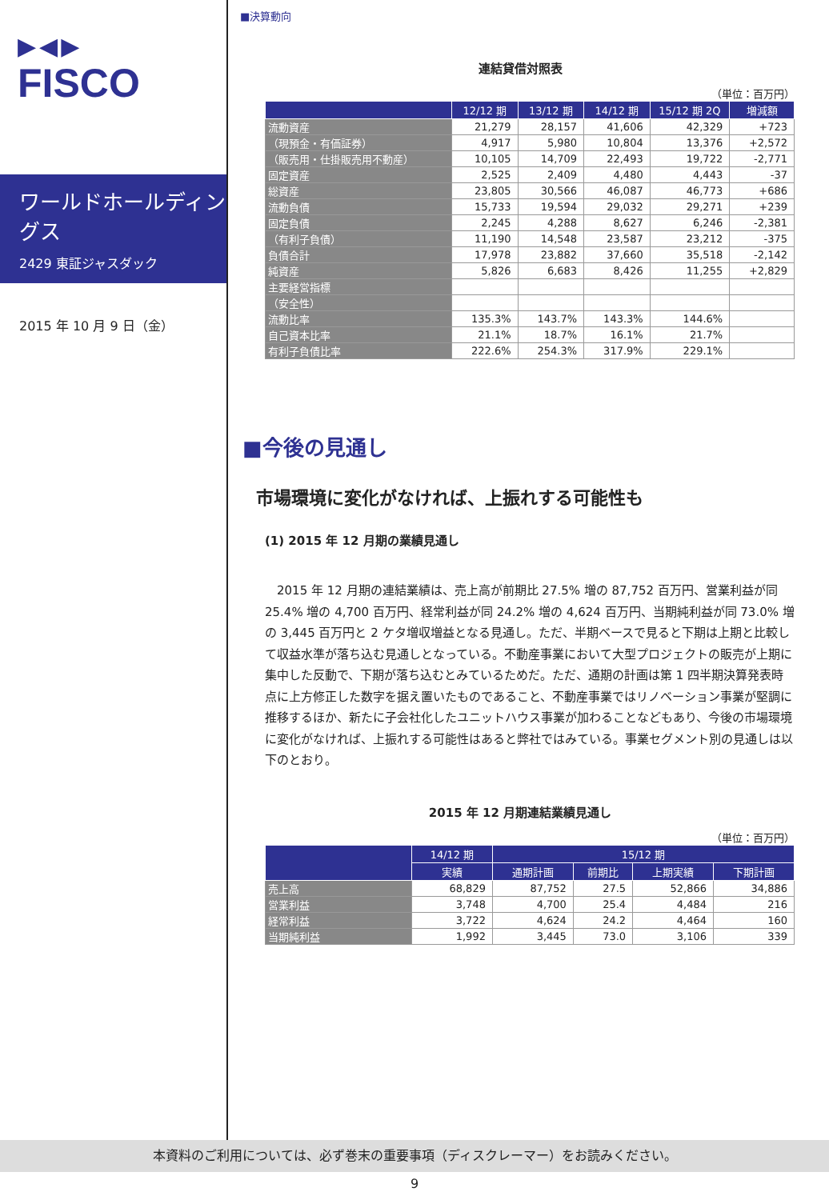▶◀▶
FISCO
ワールドホールディングス
2429 東証ジャスダック
2015 年 10 月 9 日（金）
■決算動向
連結貸借対照表
（単位：百万円）
| | 12/12 期 | 13/12 期 | 14/12 期 | 15/12 期 2Q | 増減額 |
| --- | --- | --- | --- | --- | --- |
| 流動資産 | 21,279 | 28,157 | 41,606 | 42,329 | +723 |
| （現預金・有価証券） | 4,917 | 5,980 | 10,804 | 13,376 | +2,572 |
| （販売用・仕掛販売用不動産） | 10,105 | 14,709 | 22,493 | 19,722 | -2,771 |
| 固定資産 | 2,525 | 2,409 | 4,480 | 4,443 | -37 |
| 総資産 | 23,805 | 30,566 | 46,087 | 46,773 | +686 |
| 流動負債 | 15,733 | 19,594 | 29,032 | 29,271 | +239 |
| 固定負債 | 2,245 | 4,288 | 8,627 | 6,246 | -2,381 |
| （有利子負債） | 11,190 | 14,548 | 23,587 | 23,212 | -375 |
| 負債合計 | 17,978 | 23,882 | 37,660 | 35,518 | -2,142 |
| 純資産 | 5,826 | 6,683 | 8,426 | 11,255 | +2,829 |
| 主要経営指標 | | | | | |
| （安全性） | | | | | |
| 流動比率 | 135.3% | 143.7% | 143.3% | 144.6% | |
| 自己資本比率 | 21.1% | 18.7% | 16.1% | 21.7% | |
| 有利子負債比率 | 222.6% | 254.3% | 317.9% | 229.1% | |
■今後の見通し
市場環境に変化がなければ、上振れする可能性も
(1) 2015 年 12 月期の業績見通し
　2015 年 12 月期の連結業績は、売上高が前期比 27.5% 増の 87,752 百万円、営業利益が同 25.4% 増の 4,700 百万円、経常利益が同 24.2% 増の 4,624 百万円、当期純利益が同 73.0% 増の 3,445 百万円と 2 ケタ増収増益となる見通し。ただ、半期ベースで見ると下期は上期と比較して収益水準が落ち込む見通しとなっている。不動産事業において大型プロジェクトの販売が上期に集中した反動で、下期が落ち込むとみているためだ。ただ、通期の計画は第 1 四半期決算発表時点に上方修正した数字を据え置いたものであること、不動産事業ではリノベーション事業が堅調に推移するほか、新たに子会社化したユニットハウス事業が加わることなどもあり、今後の市場環境に変化がなければ、上振れする可能性はあると弊社ではみている。事業セグメント別の見通しは以下のとおり。
2015 年 12 月期連結業績見通し
（単位：百万円）
| | 14/12 期 | 15/12 期 | | | |
| --- | --- | --- | --- | --- | --- |
| | 実績 | 通期計画 | 前期比 | 上期実績 | 下期計画 |
| 売上高 | 68,829 | 87,752 | 27.5 | 52,866 | 34,886 |
| 営業利益 | 3,748 | 4,700 | 25.4 | 4,484 | 216 |
| 経常利益 | 3,722 | 4,624 | 24.2 | 4,464 | 160 |
| 当期純利益 | 1,992 | 3,445 | 73.0 | 3,106 | 339 |
本資料のご利用については、必ず巻末の重要事項（ディスクレーマー）をお読みください。
9